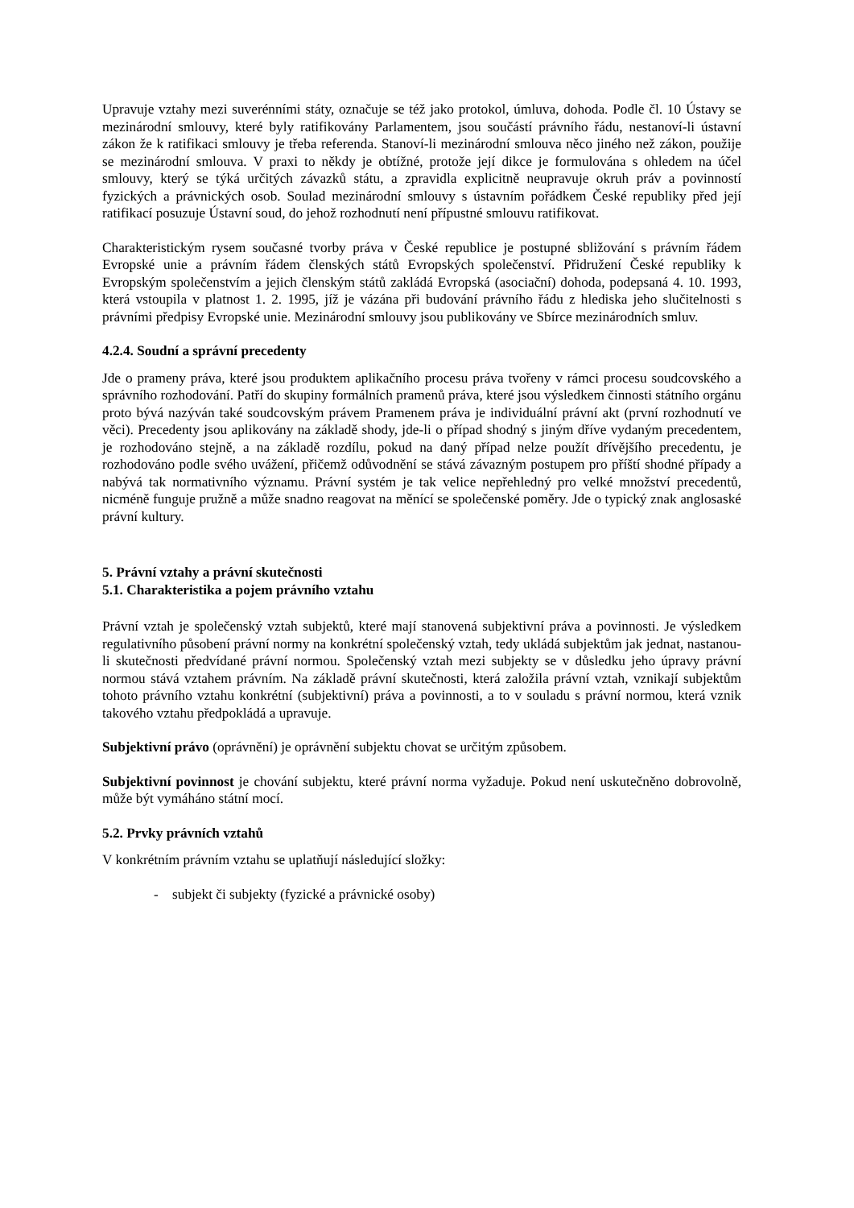Upravuje vztahy mezi suverénními státy, označuje se též jako protokol, úmluva, dohoda. Podle čl. 10 Ústavy se mezinárodní smlouvy, které byly ratifikovány Parlamentem, jsou součástí právního řádu, nestanoví-li ústavní zákon že k ratifikaci smlouvy je třeba referenda. Stanoví-li mezinárodní smlouva něco jiného než zákon, použije se mezinárodní smlouva. V praxi to někdy je obtížné, protože její dikce je formulována s ohledem na účel smlouvy, který se týká určitých závazků státu, a zpravidla explicitně neupravuje okruh práv a povinností fyzických a právnických osob. Soulad mezinárodní smlouvy s ústavním pořádkem České republiky před její ratifikací posuzuje Ústavní soud, do jehož rozhodnutí není přípustné smlouvu ratifikovat.
Charakteristickým rysem současné tvorby práva v České republice je postupné sbližování s právním řádem Evropské unie a právním řádem členských států Evropských společenství. Přidružení České republiky k Evropským společenstvím a jejich členským států zakládá Evropská (asociační) dohoda, podepsaná 4. 10. 1993, která vstoupila v platnost 1. 2. 1995, jíž je vázána při budování právního řádu z hlediska jeho slučitelnosti s právními předpisy Evropské unie. Mezinárodní smlouvy jsou publikovány ve Sbírce mezinárodních smluv.
4.2.4. Soudní a správní precedenty
Jde o prameny práva, které jsou produktem aplikačního procesu práva tvořeny v rámci procesu soudcovského a správního rozhodování. Patří do skupiny formálních pramenů práva, které jsou výsledkem činnosti státního orgánu proto bývá nazýván také soudcovským právem Pramenem práva je individuální právní akt (první rozhodnutí ve věci). Precedenty jsou aplikovány na základě shody, jde-li o případ shodný s jiným dříve vydaným precedentem, je rozhodováno stejně, a na základě rozdílu, pokud na daný případ nelze použít dřívějšího precedentu, je rozhodováno podle svého uvážení, přičemž odůvodnění se stává závazným postupem pro příští shodné případy a nabývá tak normativního významu. Právní systém je tak velice nepřehledný pro velké množství precedentů, nicméně funguje pružně a může snadno reagovat na měnící se společenské poměry. Jde o typický znak anglosaské právní kultury.
5. Právní vztahy a právní skutečnosti
5.1. Charakteristika a pojem právního vztahu
Právní vztah je společenský vztah subjektů, které mají stanovená subjektivní práva a povinnosti. Je výsledkem regulativního působení právní normy na konkrétní společenský vztah, tedy ukládá subjektům jak jednat, nastanou-li skutečnosti předvídané právní normou. Společenský vztah mezi subjekty se v důsledku jeho úpravy právní normou stává vztahem právním. Na základě právní skutečnosti, která založila právní vztah, vznikají subjektům tohoto právního vztahu konkrétní (subjektivní) práva a povinnosti, a to v souladu s právní normou, která vznik takového vztahu předpokládá a upravuje.
Subjektivní právo (oprávnění) je oprávnění subjektu chovat se určitým způsobem.
Subjektivní povinnost je chování subjektu, které právní norma vyžaduje. Pokud není uskutečněno dobrovolně, může být vymáháno státní mocí.
5.2. Prvky právních vztahů
V konkrétním právním vztahu se uplatňují následující složky:
- subjekt či subjekty (fyzické a právnické osoby)